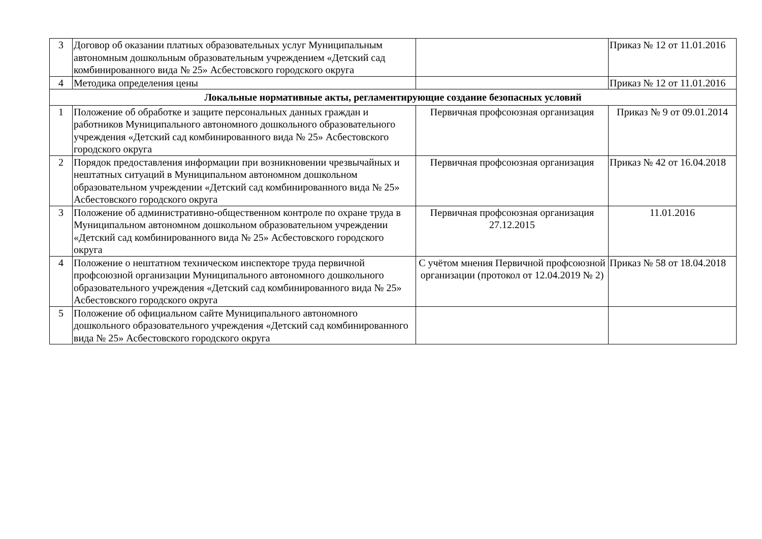| 3 | Договор об оказании платных образовательных услуг Муниципальным автономным дошкольным образовательным учреждением «Детский сад комбинированного вида № 25» Асбестовского городского округа | | Приказ № 12 от 11.01.2016 |
| 4 | Методика определения цены | | Приказ № 12 от 11.01.2016 |
| Локальные нормативные акты, регламентирующие создание безопасных условий | | | |
| 1 | Положение об обработке и защите персональных данных граждан и работников Муниципального автономного дошкольного образовательного учреждения «Детский сад комбинированного вида № 25» Асбестовского городского округа | Первичная профсоюзная организация | Приказ № 9 от 09.01.2014 |
| 2 | Порядок предоставления информации при возникновении чрезвычайных и нештатных ситуаций в Муниципальном автономном дошкольном образовательном учреждении «Детский сад комбинированного вида № 25» Асбестовского городского округа | Первичная профсоюзная организация | Приказ № 42 от 16.04.2018 |
| 3 | Положение об административно-общественном контроле по охране труда в Муниципальном автономном дошкольном образовательном учреждении «Детский сад комбинированного вида № 25» Асбестовского городского округа | Первичная профсоюзная организация 27.12.2015 | 11.01.2016 |
| 4 | Положение о нештатном техническом инспекторе труда первичной профсоюзной организации Муниципального автономного дошкольного образовательного учреждения «Детский сад комбинированного вида № 25» Асбестовского городского округа | С учётом мнения Первичной профсоюзной организации (протокол от 12.04.2019 № 2) | Приказ № 58 от 18.04.2018 |
| 5 | Положение об официальном сайте Муниципального автономного дошкольного образовательного учреждения «Детский сад комбинированного вида № 25» Асбестовского городского округа | | |